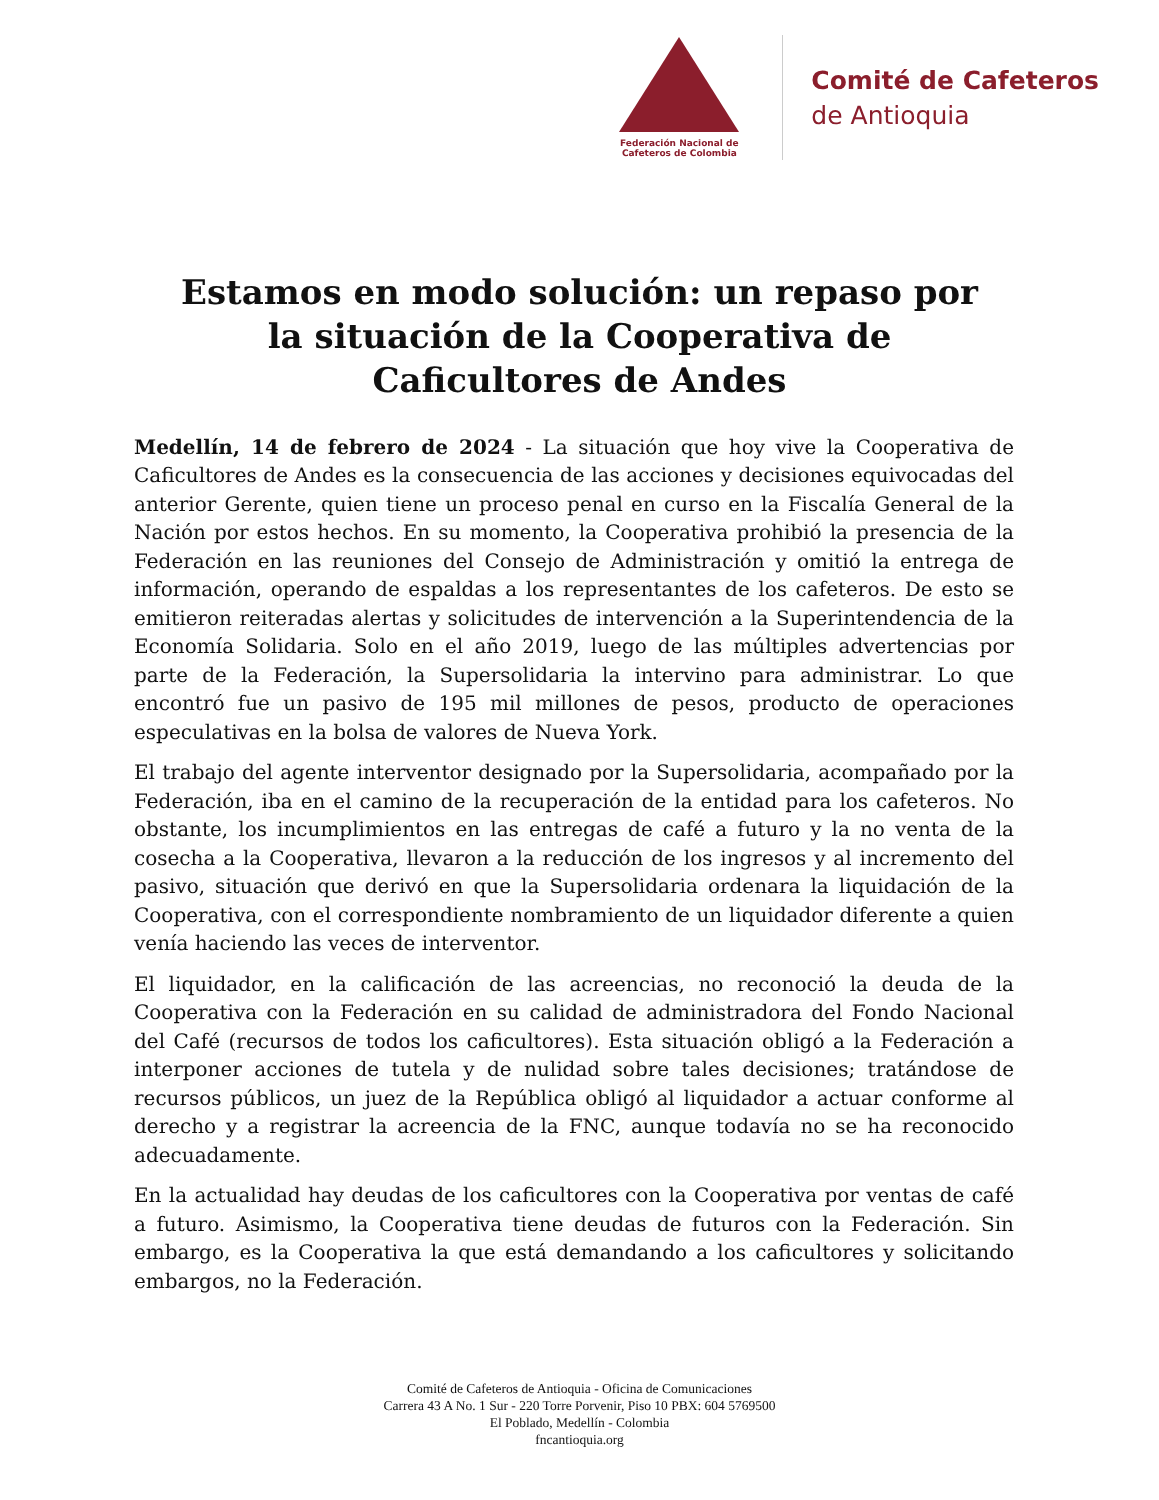Federación Nacional de
Cafeteros de Colombia
Comité de Cafeteros
de Antioquia
Estamos en modo solución: un repaso por la situación de la Cooperativa de Caficultores de Andes
Medellín, 14 de febrero de 2024 - La situación que hoy vive la Cooperativa de Caficultores de Andes es la consecuencia de las acciones y decisiones equivocadas del anterior Gerente, quien tiene un proceso penal en curso en la Fiscalía General de la Nación por estos hechos. En su momento, la Cooperativa prohibió la presencia de la Federación en las reuniones del Consejo de Administración y omitió la entrega de información, operando de espaldas a los representantes de los cafeteros. De esto se emitieron reiteradas alertas y solicitudes de intervención a la Superintendencia de la Economía Solidaria. Solo en el año 2019, luego de las múltiples advertencias por parte de la Federación, la Supersolidaria la intervino para administrar. Lo que encontró fue un pasivo de 195 mil millones de pesos, producto de operaciones especulativas en la bolsa de valores de Nueva York.
El trabajo del agente interventor designado por la Supersolidaria, acompañado por la Federación, iba en el camino de la recuperación de la entidad para los cafeteros. No obstante, los incumplimientos en las entregas de café a futuro y la no venta de la cosecha a la Cooperativa, llevaron a la reducción de los ingresos y al incremento del pasivo, situación que derivó en que la Supersolidaria ordenara la liquidación de la Cooperativa, con el correspondiente nombramiento de un liquidador diferente a quien venía haciendo las veces de interventor.
El liquidador, en la calificación de las acreencias, no reconoció la deuda de la Cooperativa con la Federación en su calidad de administradora del Fondo Nacional del Café (recursos de todos los caficultores). Esta situación obligó a la Federación a interponer acciones de tutela y de nulidad sobre tales decisiones; tratándose de recursos públicos, un juez de la República obligó al liquidador a actuar conforme al derecho y a registrar la acreencia de la FNC, aunque todavía no se ha reconocido adecuadamente.
En la actualidad hay deudas de los caficultores con la Cooperativa por ventas de café a futuro. Asimismo, la Cooperativa tiene deudas de futuros con la Federación. Sin embargo, es la Cooperativa la que está demandando a los caficultores y solicitando embargos, no la Federación.
Comité de Cafeteros de Antioquia - Oficina de Comunicaciones
Carrera 43 A No. 1 Sur - 220 Torre Porvenir, Piso 10 PBX: 604 5769500
El Poblado, Medellín - Colombia
fncantioquia.org